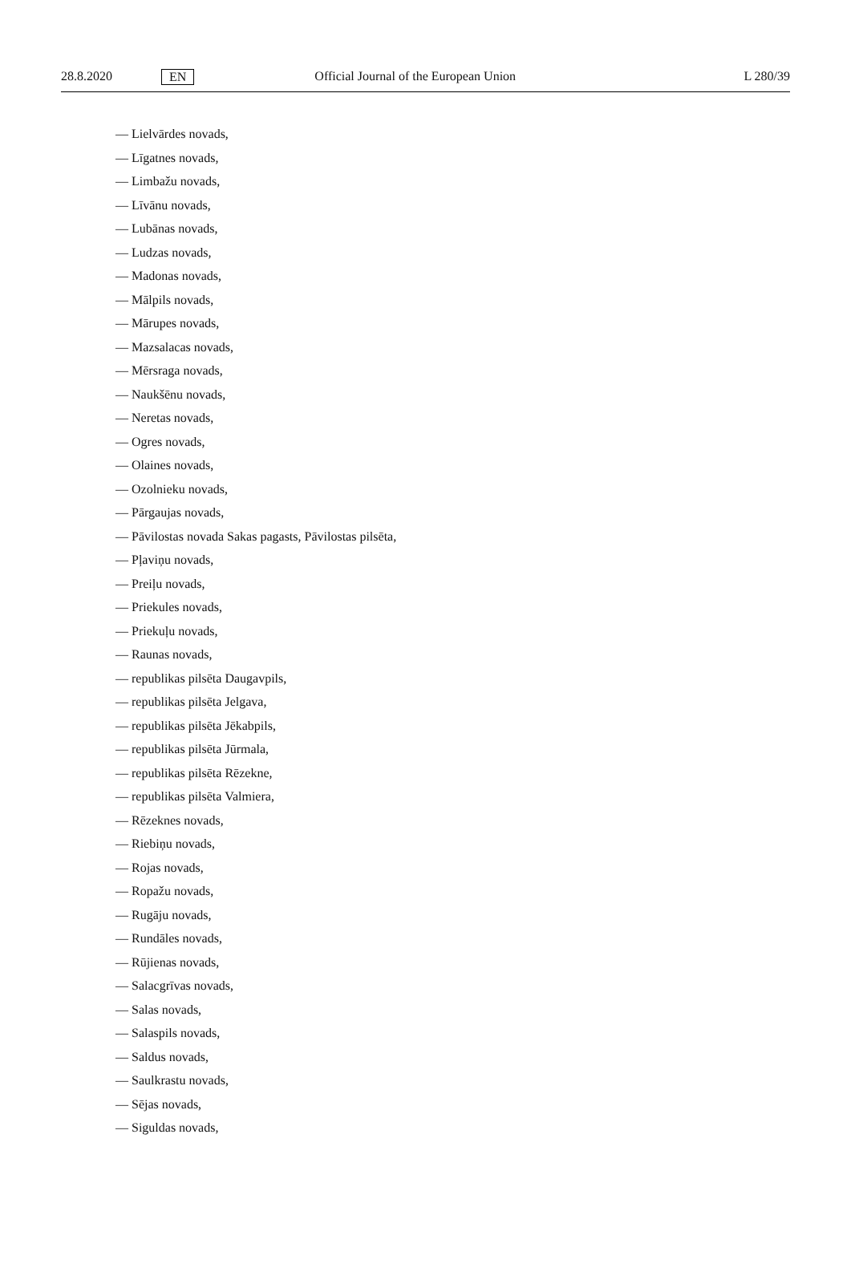28.8.2020 EN Official Journal of the European Union L 280/39
— Lielvārdes novads,
— Līgatnes novads,
— Limbažu novads,
— Līvānu novads,
— Lubānas novads,
— Ludzas novads,
— Madonas novads,
— Mālpils novads,
— Mārupes novads,
— Mazsalacas novads,
— Mērsraga novads,
— Naukšēnu novads,
— Neretas novads,
— Ogres novads,
— Olaines novads,
— Ozolnieku novads,
— Pārgaujas novads,
— Pāvilostas novada Sakas pagasts, Pāvilostas pilsēta,
— Pļaviņu novads,
— Preiļu novads,
— Priekules novads,
— Priekuļu novads,
— Raunas novads,
— republikas pilsēta Daugavpils,
— republikas pilsēta Jelgava,
— republikas pilsēta Jēkabpils,
— republikas pilsēta Jūrmala,
— republikas pilsēta Rēzekne,
— republikas pilsēta Valmiera,
— Rēzeknes novads,
— Riebiņu novads,
— Rojas novads,
— Ropažu novads,
— Rugāju novads,
— Rundāles novads,
— Rūjienas novads,
— Salacgrīvas novads,
— Salas novads,
— Salaspils novads,
— Saldus novads,
— Saulkrastu novads,
— Sējas novads,
— Siguldas novads,